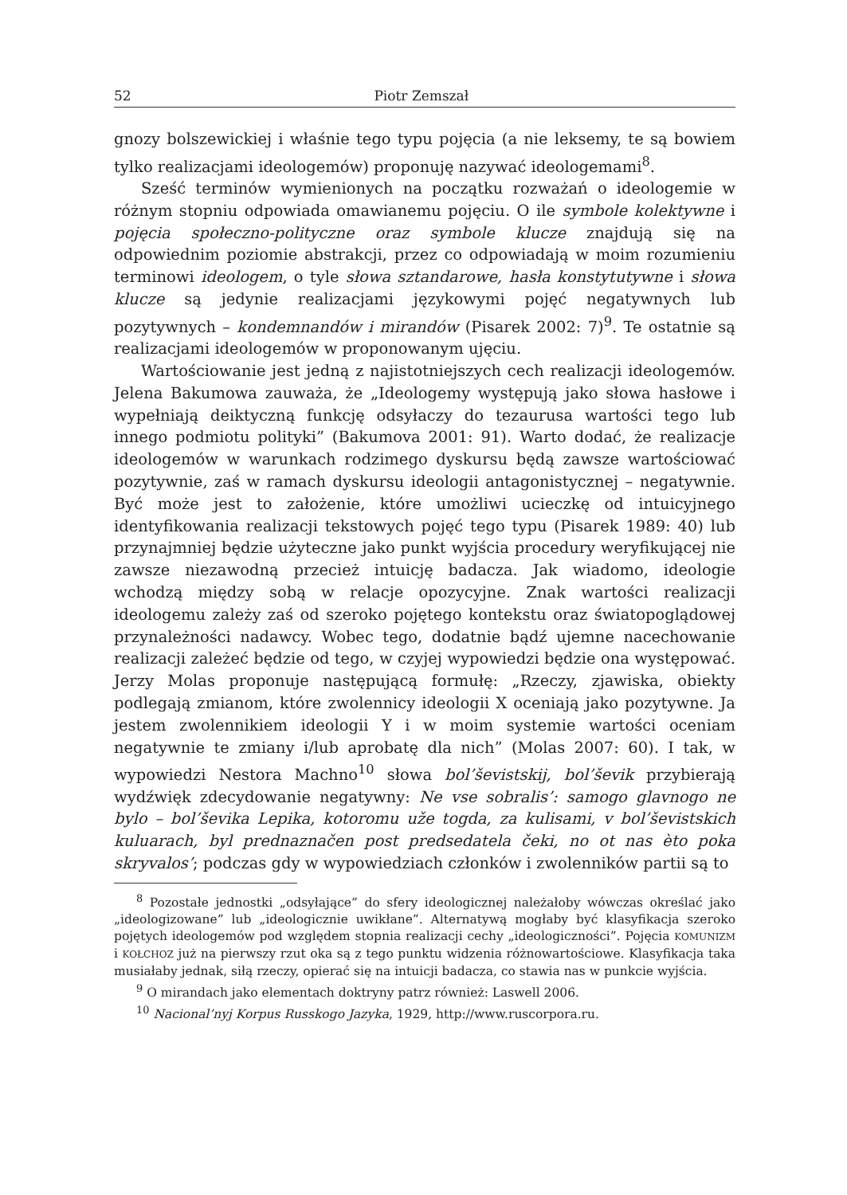52 Piotr Zemszał
gnozy bolszewickiej i właśnie tego typu pojęcia (a nie leksemy, te są bowiem tylko realizacjami ideologemów) proponuję nazywać ideologemami<sup>8</sup>.
Sześć terminów wymienionych na początku rozważań o ideologemie w różnym stopniu odpowiada omawianemu pojęciu. O ile symbole kolektywne i pojęcia społeczno-polityczne oraz symbole klucze znajdują się na odpowiednim poziomie abstrakcji, przez co odpowiadają w moim rozumieniu terminowi ideologem, o tyle słowa sztandarowe, hasła konstytutywne i słowa klucze są jedynie realizacjami językowymi pojęć negatywnych lub pozytywnych – kondemnandów i mirandów (Pisarek 2002: 7)<sup>9</sup>. Te ostatnie są realizacjami ideologemów w proponowanym ujęciu.
Wartościowanie jest jedną z najistotniejszych cech realizacji ideologemów. Jelena Bakumowa zauważa, że „Ideologemy występują jako słowa hasłowe i wypełniają deiktyczną funkcję odsyłaczy do tezaurusa wartości tego lub innego podmiotu polityki” (Bakumova 2001: 91). Warto dodać, że realizacje ideologemów w warunkach rodzimego dyskursu będą zawsze wartościować pozytywnie, zaś w ramach dyskursu ideologii antagonistycznej – negatywnie. Być może jest to założenie, które umożliwi ucieczkę od intuicyjnego identyfikowania realizacji tekstowych pojęć tego typu (Pisarek 1989: 40) lub przynajmniej będzie użyteczne jako punkt wyjścia procedury weryfikującej nie zawsze niezawodną przecież intuicję badacza. Jak wiadomo, ideologie wchodzą między sobą w relacje opozycyjne. Znak wartości realizacji ideologemu zależy zaś od szeroko pojętego kontekstu oraz światopoglądowej przynależności nadawcy. Wobec tego, dodatnie bądź ujemne nacechowanie realizacji zależeć będzie od tego, w czyjej wypowiedzi będzie ona występować. Jerzy Molas proponuje następującą formułę: „Rzeczy, zjawiska, obiekty podlegają zmianom, które zwolennicy ideologii X oceniają jako pozytywne. Ja jestem zwolennikiem ideologii Y i w moim systemie wartości oceniam negatywnie te zmiany i/lub aprobatę dla nich” (Molas 2007: 60). I tak, w wypowiedzi Nestora Machno<sup>10</sup> słowa bol’ševistskij, bol’ševik przybierają wydźwięk zdecydowanie negatywny: Ne vse sobralis’: samogo glavnogo ne bylo – bol’ševika Lepika, kotoromu uže togda, za kulisami, v bol’ševistskich kuluarach, byl prednaznačen post predsedatela čeki, no ot nas èto poka skryvalos’; podczas gdy w wypowiedziach członków i zwolenników partii są to
<sup>8</sup> Pozostałe jednostki „odsyłające” do sfery ideologicznej należałoby wówczas określać jako „ideologizowane” lub „ideologicznie uwikłane”. Alternatywą mogłaby być klasyfikacja szeroko pojętych ideologemów pod względem stopnia realizacji cechy „ideologiczności”. Pojęcia KOMUNIZM i KOŁCHOZ już na pierwszy rzut oka są z tego punktu widzenia różnowartościowe. Klasyfikacja taka musiałaby jednak, siłą rzeczy, opierać się na intuicji badacza, co stawia nas w punkcie wyjścia.
<sup>9</sup> O mirandach jako elementach doktryny patrz również: Laswell 2006.
<sup>10</sup> Nacional’nyj Korpus Russkogo Jazyka, 1929, http://www.ruscorpora.ru.